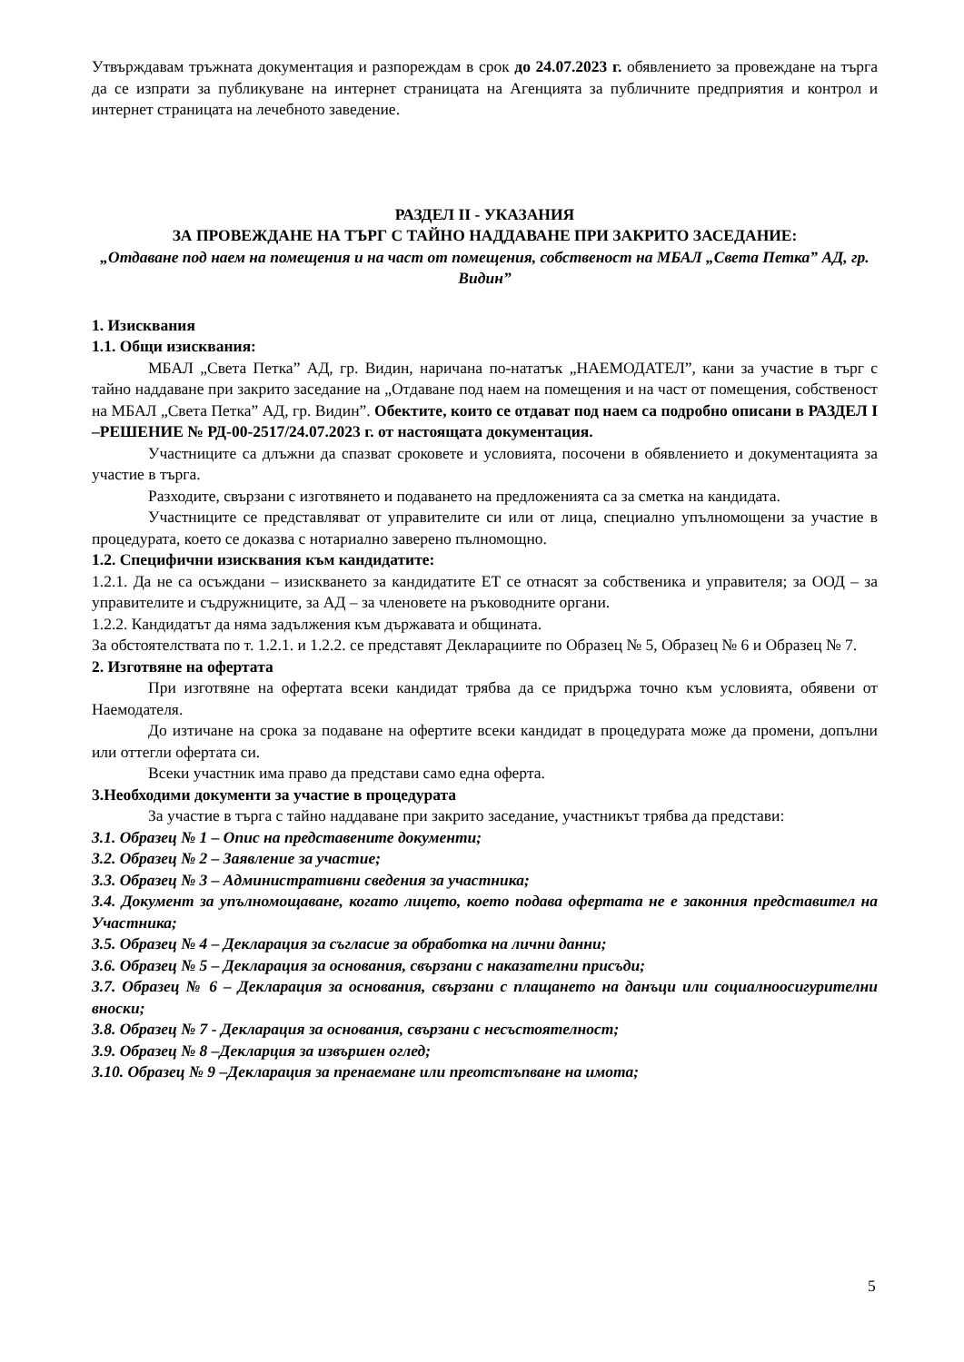Утвърждавам тръжната документация и разпореждам в срок до 24.07.2023 г. обявлението за провеждане на търга да се изпрати за публикуване на интернет страницата на Агенцията за публичните предприятия и контрол и интернет страницата на лечебното заведение.
РАЗДЕЛ II - УКАЗАНИЯ
ЗА ПРОВЕЖДАНЕ НА ТЪРГ С ТАЙНО НАДДАВАНЕ ПРИ ЗАКРИТО ЗАСЕДАНИЕ:
„Отдаване под наем на помещения и на част от помещения, собственост на МБАЛ „Света Петка” АД, гр. Видин”
1. Изисквания
1.1. Общи изисквания:
МБАЛ „Света Петка” АД, гр. Видин, наричана по-нататък „НАЕМОДАТЕЛ”, кани за участие в търг с тайно наддаване при закрито заседание на „Отдаване под наем на помещения и на част от помещения, собственост на МБАЛ „Света Петка” АД, гр. Видин”. Обектите, които се отдават под наем са подробно описани в РАЗДЕЛ I –РЕШЕНИЕ № РД-00-2517/24.07.2023 г. от настоящата документация.
Участниците са длъжни да спазват сроковете и условията, посочени в обявлението и документацията за участие в търга.
Разходите, свързани с изготвянето и подаването на предложенията са за сметка на кандидата.
Участниците се представляват от управителите си или от лица, специално упълномощени за участие в процедурата, което се доказва с нотариално заверено пълномощно.
1.2. Специфични изисквания към кандидатите:
1.2.1. Да не са осъждани – изискването за кандидатите ЕТ се отнасят за собственика и управителя; за ООД – за управителите и съдружниците, за АД – за членовете на ръководните органи.
1.2.2. Кандидатът да няма задължения към държавата и общината.
За обстоятелствата по т. 1.2.1. и 1.2.2. се представят Декларациите по Образец № 5, Образец № 6 и Образец № 7.
2. Изготвяне на офертата
При изготвяне на офертата всеки кандидат трябва да се придържа точно към условията, обявени от Наемодателя.
До изтичане на срока за подаване на офертите всеки кандидат в процедурата може да промени, допълни или оттегли офертата си.
Всеки участник има право да представи само една оферта.
3.Необходими документи за участие в процедурата
За участие в търга с тайно наддаване при закрито заседание, участникът трябва да представи:
3.1. Образец № 1 – Опис на представените документи;
3.2. Образец № 2 – Заявление за участие;
3.3. Образец № 3 – Административни сведения за участника;
3.4. Документ за упълномощаване, когато лицето, което подава офертата не е законния представител на Участника;
3.5. Образец № 4 – Декларация за съгласие за обработка на лични данни;
3.6. Образец № 5 – Декларация за основания, свързани с наказателни присъди;
3.7. Образец № 6 – Декларация за основания, свързани с плащането на данъци или социалноосигурителни вноски;
3.8. Образец № 7 - Декларация за основания, свързани с несъстоятелност;
3.9. Образец № 8 –Декларция за извършен оглед;
3.10. Образец № 9 –Декларация за пренаемане или преотстъпване на имота;
5